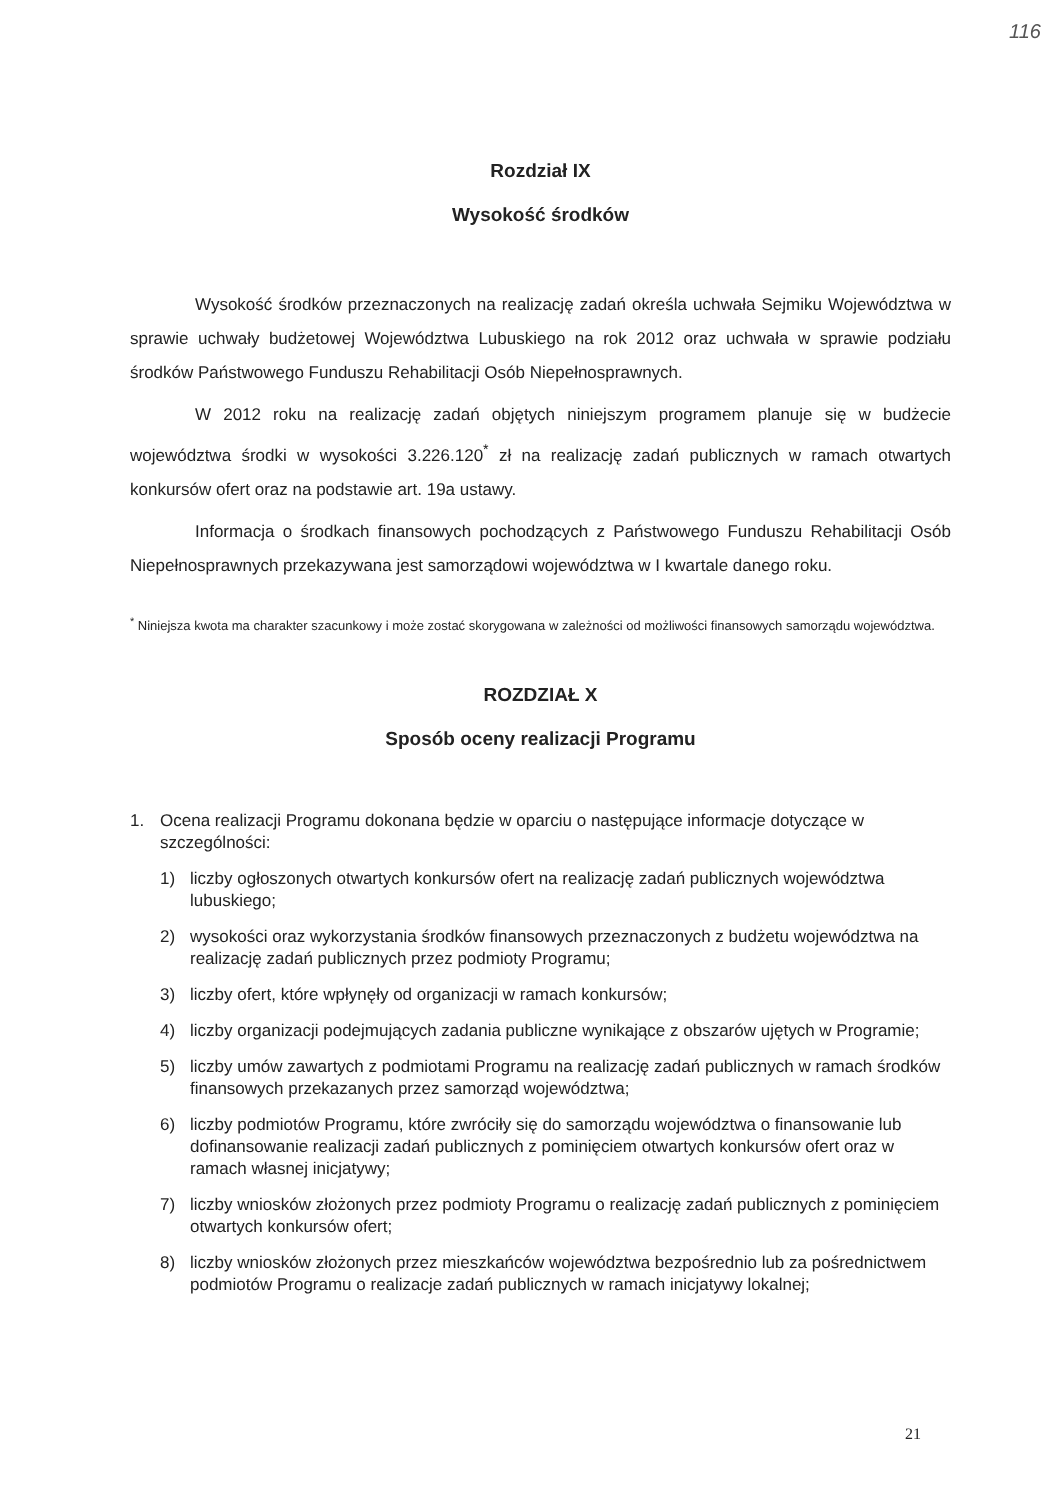116
Rozdział IX
Wysokość środków
Wysokość środków przeznaczonych na realizację zadań określa uchwała Sejmiku Województwa w sprawie uchwały budżetowej Województwa Lubuskiego na rok 2012 oraz uchwała w sprawie podziału środków Państwowego Funduszu Rehabilitacji Osób Niepełnosprawnych.
W 2012 roku na realizację zadań objętych niniejszym programem planuje się w budżecie województwa środki w wysokości 3.226.120<sup>*</sup> zł na realizację zadań publicznych w ramach otwartych konkursów ofert oraz na podstawie art. 19a ustawy.
Informacja o środkach finansowych pochodzących z Państwowego Funduszu Rehabilitacji Osób Niepełnosprawnych przekazywana jest samorządowi województwa w I kwartale danego roku.
<sup>*</sup> Niniejsza kwota ma charakter szacunkowy i może zostać skorygowana w zależności od możliwości finansowych samorządu województwa.
ROZDZIAŁ X
Sposób oceny realizacji Programu
1. Ocena realizacji Programu dokonana będzie w oparciu o następujące informacje dotyczące w szczególności:
1) liczby ogłoszonych otwartych konkursów ofert na realizację zadań publicznych województwa lubuskiego;
2) wysokości oraz wykorzystania środków finansowych przeznaczonych z budżetu województwa na realizację zadań publicznych przez podmioty Programu;
3) liczby ofert, które wpłynęły od organizacji w ramach konkursów;
4) liczby organizacji podejmujących zadania publiczne wynikające z obszarów ujętych w Programie;
5) liczby umów zawartych z podmiotami Programu na realizację zadań publicznych w ramach środków finansowych przekazanych przez samorząd województwa;
6) liczby podmiotów Programu, które zwróciły się do samorządu województwa o finansowanie lub dofinansowanie realizacji zadań publicznych z pominięciem otwartych konkursów ofert oraz w ramach własnej inicjatywy;
7) liczby wniosków złożonych przez podmioty Programu o realizację zadań publicznych z pominięciem otwartych konkursów ofert;
8) liczby wniosków złożonych przez mieszkańców województwa bezpośrednio lub za pośrednictwem podmiotów Programu o realizacje zadań publicznych w ramach inicjatywy lokalnej;
21